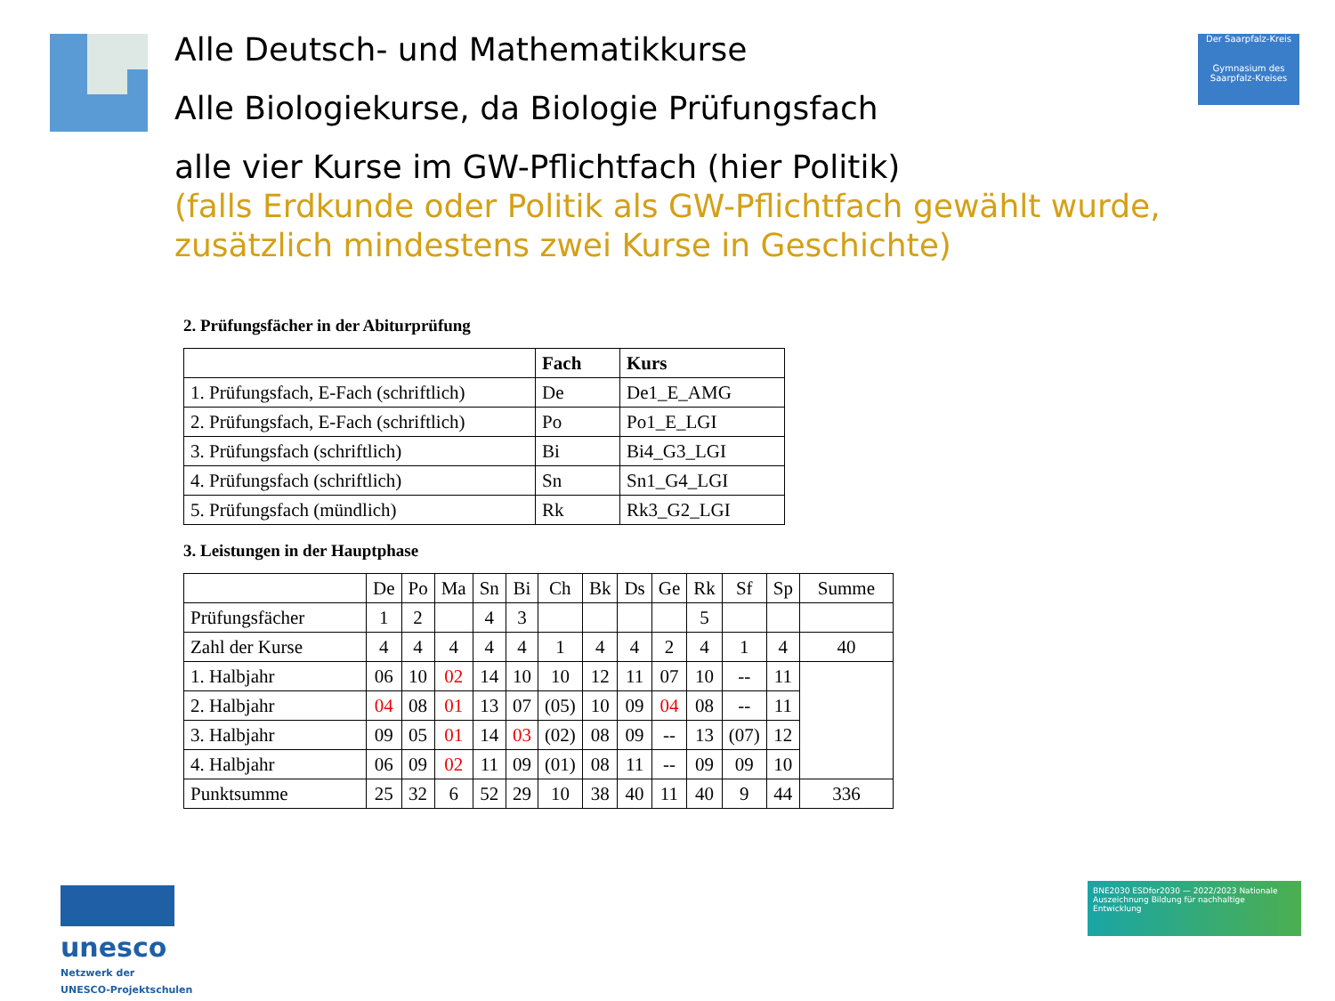Alle Deutsch- und Mathematikkurse
Alle Biologiekurse, da Biologie Prüfungsfach
alle vier Kurse im GW-Pflichtfach (hier Politik)
(falls Erdkunde oder Politik als GW-Pflichtfach gewählt wurde,
zusätzlich mindestens zwei Kurse in Geschichte)
Der Saarpfalz-Kreis
Gymnasium des Saarpfalz-Kreises
2. Prüfungsfächer in der Abiturprüfung
| | Fach | Kurs |
| --- | --- | --- |
| 1. Prüfungsfach, E-Fach (schriftlich) | De | De1_E_AMG |
| 2. Prüfungsfach, E-Fach (schriftlich) | Po | Po1_E_LGI |
| 3. Prüfungsfach (schriftlich) | Bi | Bi4_G3_LGI |
| 4. Prüfungsfach (schriftlich) | Sn | Sn1_G4_LGI |
| 5. Prüfungsfach (mündlich) | Rk | Rk3_G2_LGI |
3. Leistungen in der Hauptphase
| | De | Po | Ma | Sn | Bi | Ch | Bk | Ds | Ge | Rk | Sf | Sp | Summe |
| --- | --- | --- | --- | --- | --- | --- | --- | --- | --- | --- | --- | --- | --- |
| Prüfungsfächer | 1 | 2 | | 4 | 3 | | | | | 5 | | | |
| Zahl der Kurse | 4 | 4 | 4 | 4 | 4 | 1 | 4 | 4 | 2 | 4 | 1 | 4 | 40 |
| 1. Halbjahr | 06 | 10 | 02 | 14 | 10 | 10 | 12 | 11 | 07 | 10 | -- | 11 | |
| 2. Halbjahr | 04 | 08 | 01 | 13 | 07 | (05) | 10 | 09 | 04 | 08 | -- | 11 | |
| 3. Halbjahr | 09 | 05 | 01 | 14 | 03 | (02) | 08 | 09 | -- | 13 | (07) | 12 | |
| 4. Halbjahr | 06 | 09 | 02 | 11 | 09 | (01) | 08 | 11 | -- | 09 | 09 | 10 | |
| Punktsumme | 25 | 32 | 6 | 52 | 29 | 10 | 38 | 40 | 11 | 40 | 9 | 44 | 336 |
unesco
Netzwerk der
UNESCO-Projektschulen
BNE2030 ESDfor2030 — 2022/2023 Nationale Auszeichnung Bildung für nachhaltige Entwicklung